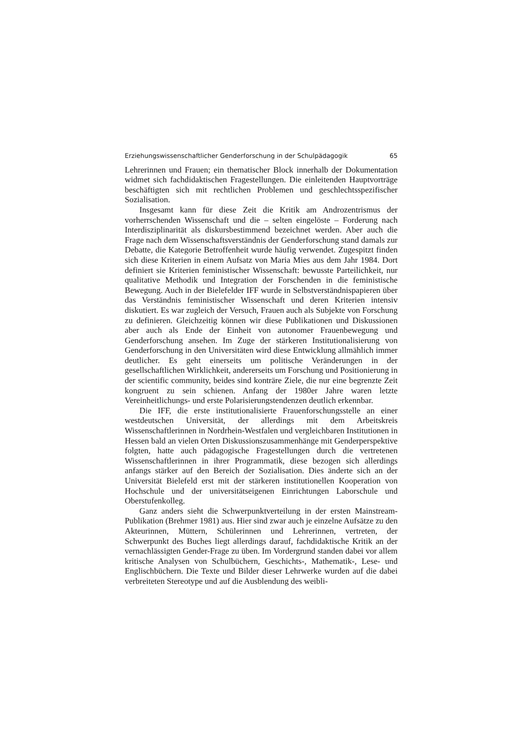Erziehungswissenschaftlicher Genderforschung in der Schulpädagogik 65
Lehrerinnen und Frauen; ein thematischer Block innerhalb der Dokumentation widmet sich fachdidaktischen Fragestellungen. Die einleitenden Hauptvorträge beschäftigten sich mit rechtlichen Problemen und geschlechtsspezifischer Sozialisation.
Insgesamt kann für diese Zeit die Kritik am Androzentrismus der vorherrschenden Wissenschaft und die – selten eingelöste – Forderung nach Interdisziplinarität als diskursbestimmend bezeichnet werden. Aber auch die Frage nach dem Wissenschaftsverständnis der Genderforschung stand damals zur Debatte, die Kategorie Betroffenheit wurde häufig verwendet. Zugespitzt finden sich diese Kriterien in einem Aufsatz von Maria Mies aus dem Jahr 1984. Dort definiert sie Kriterien feministischer Wissenschaft: bewusste Parteilichkeit, nur qualitative Methodik und Integration der Forschenden in die feministische Bewegung. Auch in der Bielefelder IFF wurde in Selbstverständnispapieren über das Verständnis feministischer Wissenschaft und deren Kriterien intensiv diskutiert. Es war zugleich der Versuch, Frauen auch als Subjekte von Forschung zu definieren. Gleichzeitig können wir diese Publikationen und Diskussionen aber auch als Ende der Einheit von autonomer Frauenbewegung und Genderforschung ansehen. Im Zuge der stärkeren Institutionalisierung von Genderforschung in den Universitäten wird diese Entwicklung allmählich immer deutlicher. Es geht einerseits um politische Veränderungen in der gesellschaftlichen Wirklichkeit, andererseits um Forschung und Positionierung in der scientific community, beides sind konträre Ziele, die nur eine begrenzte Zeit kongruent zu sein schienen. Anfang der 1980er Jahre waren letzte Vereinheitlichungs- und erste Polarisierungstendenzen deutlich erkennbar.
Die IFF, die erste institutionalisierte Frauenforschungsstelle an einer westdeutschen Universität, der allerdings mit dem Arbeitskreis Wissenschaftlerinnen in Nordrhein-Westfalen und vergleichbaren Institutionen in Hessen bald an vielen Orten Diskussionszusammenhänge mit Genderperspektive folgten, hatte auch pädagogische Fragestellungen durch die vertretenen Wissenschaftlerinnen in ihrer Programmatik, diese bezogen sich allerdings anfangs stärker auf den Bereich der Sozialisation. Dies änderte sich an der Universität Bielefeld erst mit der stärkeren institutionellen Kooperation von Hochschule und der universitätseigenen Einrichtungen Laborschule und Oberstufenkolleg.
Ganz anders sieht die Schwerpunktverteilung in der ersten Mainstream-Publikation (Brehmer 1981) aus. Hier sind zwar auch je einzelne Aufsätze zu den Akteurinnen, Müttern, Schülerinnen und Lehrerinnen, vertreten, der Schwerpunkt des Buches liegt allerdings darauf, fachdidaktische Kritik an der vernachlässigten Gender-Frage zu üben. Im Vordergrund standen dabei vor allem kritische Analysen von Schulbüchern, Geschichts-, Mathematik-, Lese- und Englischbüchern. Die Texte und Bilder dieser Lehrwerke wurden auf die dabei verbreiteten Stereotype und auf die Ausblendung des weibli-